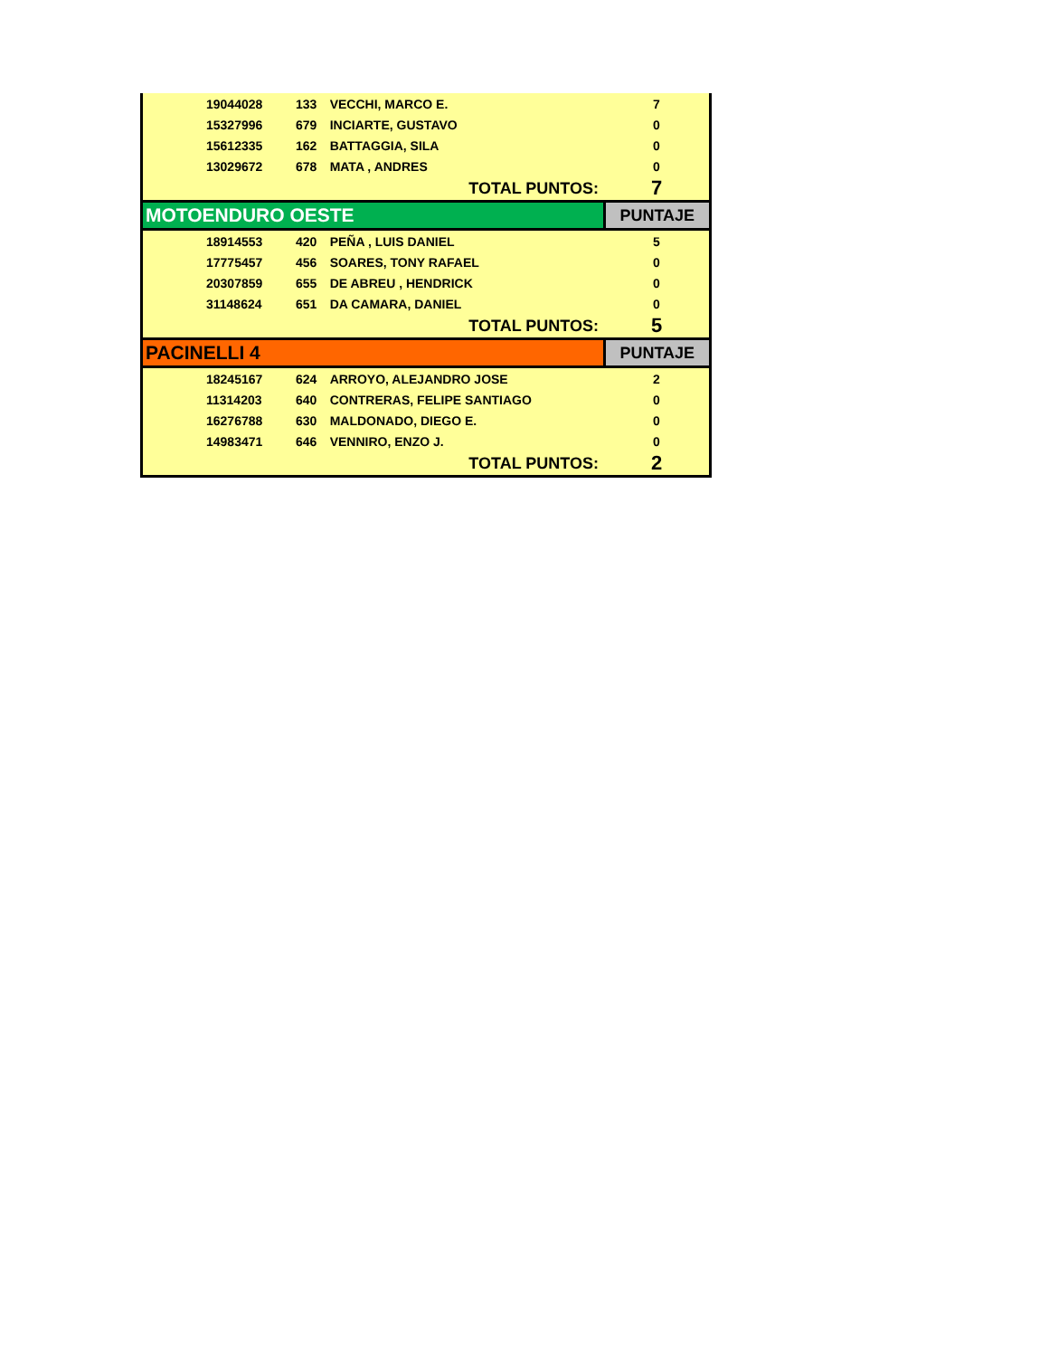| | 19044028 | 133 | VECCHI, MARCO E. | 7 |
| | 15327996 | 679 | INCIARTE, GUSTAVO | 0 |
| | 15612335 | 162 | BATTAGGIA, SILA | 0 |
| | 13029672 | 678 | MATA , ANDRES | 0 |
| | | | TOTAL PUNTOS: | 7 |
| MOTOENDURO OESTE | | | | PUNTAJE |
| | 18914553 | 420 | PEÑA , LUIS DANIEL | 5 |
| | 17775457 | 456 | SOARES, TONY RAFAEL | 0 |
| | 20307859 | 655 | DE ABREU , HENDRICK | 0 |
| | 31148624 | 651 | DA CAMARA, DANIEL | 0 |
| | | | TOTAL PUNTOS: | 5 |
| PACINELLI 4 | | | | PUNTAJE |
| | 18245167 | 624 | ARROYO, ALEJANDRO JOSE | 2 |
| | 11314203 | 640 | CONTRERAS, FELIPE SANTIAGO | 0 |
| | 16276788 | 630 | MALDONADO, DIEGO E. | 0 |
| | 14983471 | 646 | VENNIRO, ENZO J. | 0 |
| | | | TOTAL PUNTOS: | 2 |